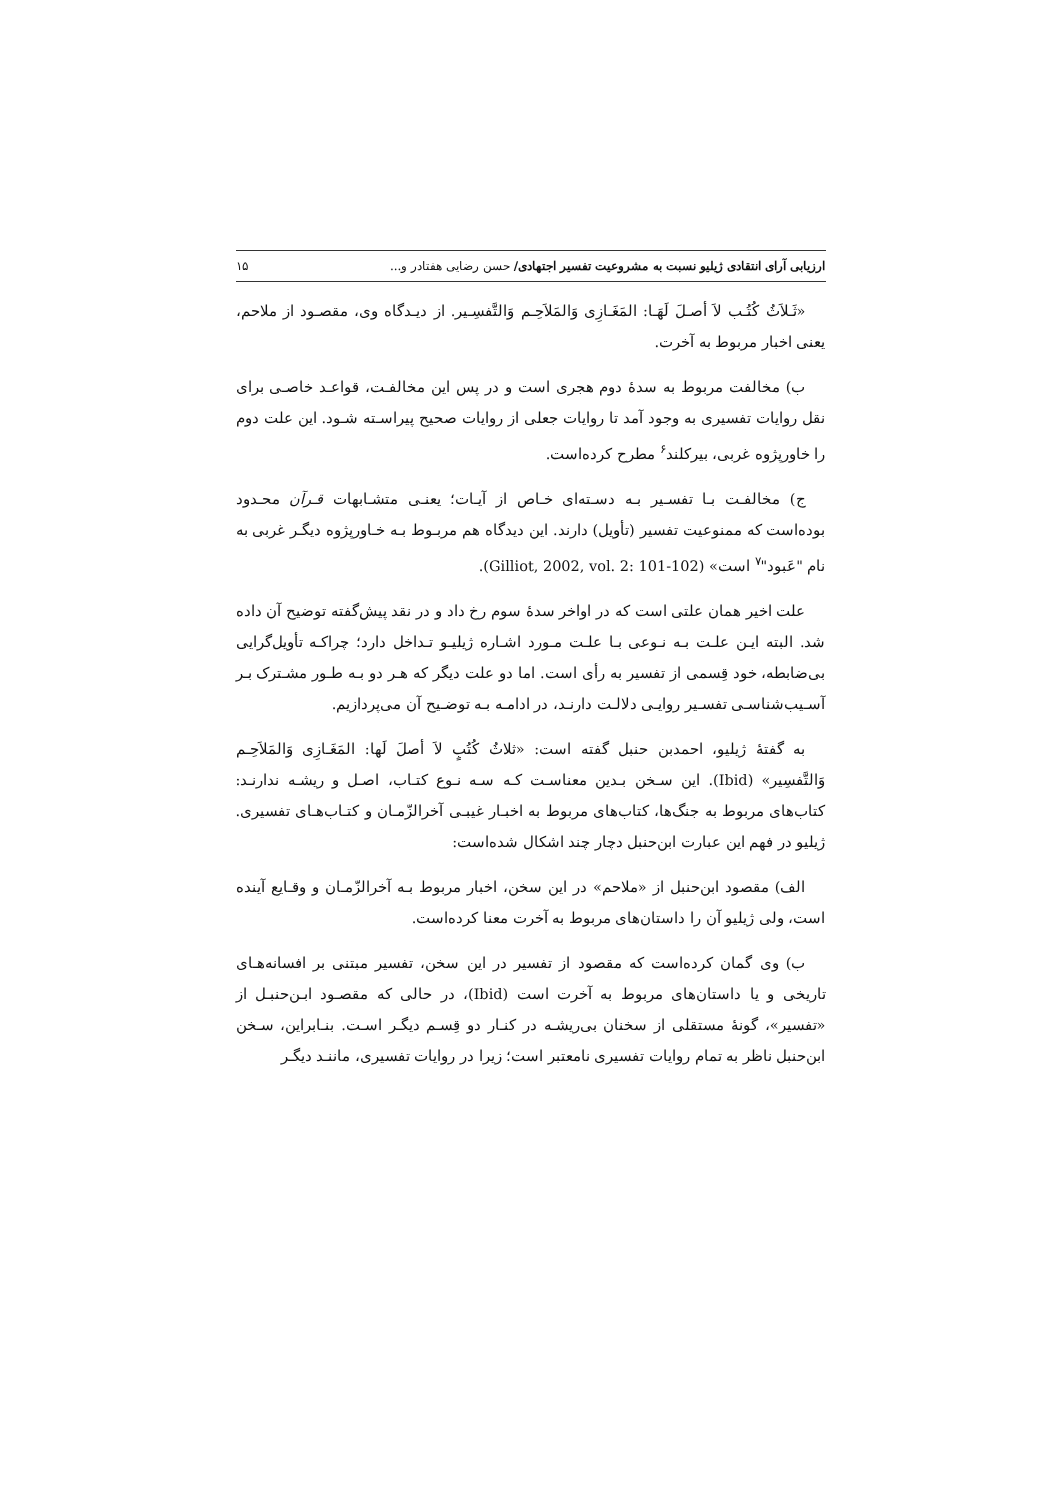ارزیابی آرای انتقادی ژیلیو نسبت به مشروعیت تفسیر اجتهادی/ حسن رضایی هفتادر و... ۱۵
«ثَـلاَثُ کُتُـب لاَ أصـلَ لَهَـا: المَغَـازِی وَالمَلاَحِـم وَالتَّفسِـیر. از دیـدگاه وی، مقصـود از ملاحم، یعنی اخبار مربوط به آخرت.
ب) مخالفت مربوط به سدهٔ دوم هجری است و در پس این مخالفـت، قواعـد خاصـی برای نقل روایات تفسیری به وجود آمد تا روایات جعلی از روایات صحیح پیراسـته شـود. این علت دوم را خاورپژوه غربی، بیرکلند<sup>۶</sup> مطرح کرده‌است.
ج) مخالفـت بـا تفسـیر بـه دسـته‌ای خـاص از آیـات؛ یعنـی متشـابهات قـرآن محـدود بوده‌است که ممنوعیت تفسیر (تأویل) دارند. این دیدگاه هم مربـوط بـه خـاورپژوه دیگـر غربی به نام "عَبود"<sup>۷</sup> است» (Gilliot, 2002, vol. 2: 101-102).
علت اخیر همان علتی است که در اواخر سدهٔ سوم رخ داد و در نقد پیش‌گفته توضیح آن داده شد. البته ایـن علـت بـه نـوعی بـا علـت مـورد اشـاره ژیلیـو تـداخل دارد؛ چراکـه تأویل‌گرایی بی‌ضابطه، خود قِسمی از تفسیر به رأی است. اما دو علت دیگر که هـر دو بـه طـور مشـترک بـر آسـیب‌شناسـی تفسـیر روایـی دلالـت دارنـد، در ادامـه بـه توضـیح آن می‌پردازیم.
به گفتهٔ ژیلیو، احمدبن حنبل گفته است: «ثلاثُ کُتُبٍ لاَ أصلَ لَها: المَغَـازِی وَالمَلاَحِـم وَالتَّفسِیر» (Ibid). این سـخن بـدین معناسـت کـه سـه نـوع کتـاب، اصـل و ریشـه ندارنـد: کتاب‌های مربوط به جنگ‌ها، کتاب‌های مربوط به اخبـار غیبـی آخرالزّمـان و کتـاب‌هـای تفسیری. ژیلیو در فهم این عبارت ابن‌حنبل دچار چند اشکال شده‌است:
الف) مقصود ابن‌حنبل از «ملاحم» در این سخن، اخبار مربوط بـه آخرالزّمـان و وقـایع آینده است، ولی ژیلیو آن را داستان‌های مربوط به آخرت معنا کرده‌است.
ب) وی گمان کرده‌است که مقصود از تفسیر در این سخن، تفسیر مبتنی بر افسانه‌هـای تاریخی و یا داستان‌های مربوط به آخرت است (Ibid)، در حالی که مقصـود ابـن‌حنبـل از «تفسیر»، گونهٔ مستقلی از سخنان بی‌ریشـه در کنـار دو قِسـم دیگـر اسـت. بنـابراین، سـخن ابن‌حنبل ناظر به تمام روایات تفسیری نامعتبر است؛ زیرا در روایات تفسیری، ماننـد دیگـر